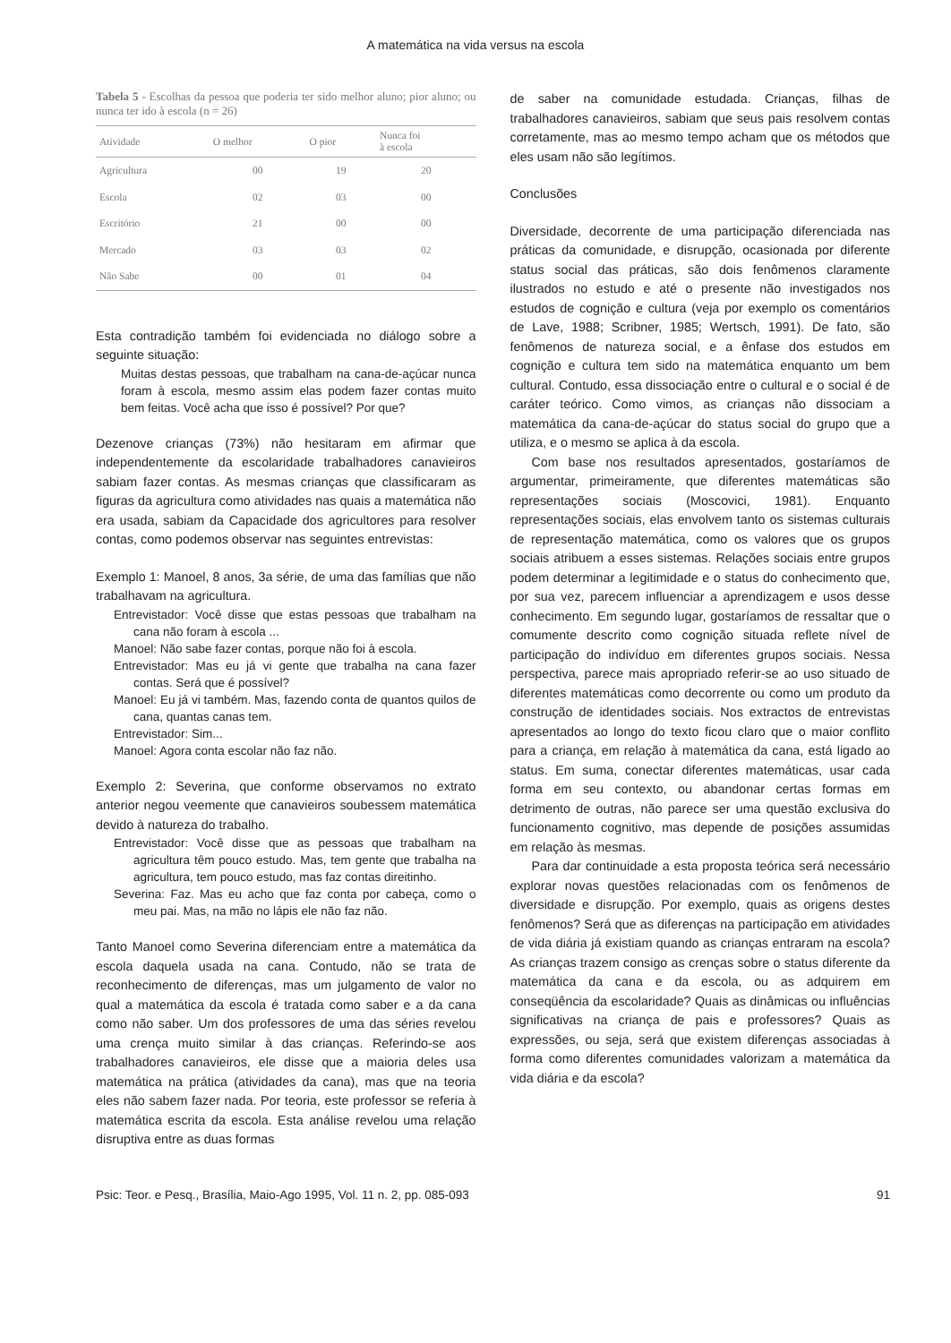A matemática na vida versus na escola
Tabela 5 - Escolhas da pessoa que poderia ter sido melhor aluno; pior aluno; ou nunca ter ido à escola (n = 26)
| Atividade | O melhor | O pior | Nunca foi à escola |
| --- | --- | --- | --- |
| Agricultura | 00 | 19 | 20 |
| Escola | 02 | 03 | 00 |
| Escritório | 21 | 00 | 00 |
| Mercado | 03 | 03 | 02 |
| Não Sabe | 00 | 01 | 04 |
Esta contradição também foi evidenciada no diálogo sobre a seguinte situação:
Muitas destas pessoas, que trabalham na cana-de-açúcar nunca foram à escola, mesmo assim elas podem fazer contas muito bem feitas. Você acha que isso é possível? Por que?
Dezenove crianças (73%) não hesitaram em afirmar que independentemente da escolaridade trabalhadores canavieiros sabiam fazer contas. As mesmas crianças que classificaram as figuras da agricultura como atividades nas quais a matemática não era usada, sabiam da Capacidade dos agricultores para resolver contas, como podemos observar nas seguintes entrevistas:
Exemplo 1: Manoel, 8 anos, 3a série, de uma das famílias que não trabalhavam na agricultura.
Entrevistador: Você disse que estas pessoas que trabalham na cana não foram à escola ...
Manoel: Não sabe fazer contas, porque não foi à escola.
Entrevistador: Mas eu já vi gente que trabalha na cana fazer contas. Será que é possível?
Manoel: Eu já vi também. Mas, fazendo conta de quantos quilos de cana, quantas canas tem.
Entrevistador: Sim...
Manoel: Agora conta escolar não faz não.
Exemplo 2: Severina, que conforme observamos no extrato anterior negou veemente que canavieiros soubessem matemática devido à natureza do trabalho.
Entrevistador: Você disse que as pessoas que trabalham na agricultura têm pouco estudo. Mas, tem gente que trabalha na agricultura, tem pouco estudo, mas faz contas direitinho.
Severina: Faz. Mas eu acho que faz conta por cabeça, como o meu pai. Mas, na mão no lápis ele não faz não.
Tanto Manoel como Severina diferenciam entre a matemática da escola daquela usada na cana. Contudo, não se trata de reconhecimento de diferenças, mas um julgamento de valor no qual a matemática da escola é tratada como saber e a da cana como não saber. Um dos professores de uma das séries revelou uma crença muito similar à das crianças. Referindo-se aos trabalhadores canavieiros, ele disse que a maioria deles usa matemática na prática (atividades da cana), mas que na teoria eles não sabem fazer nada. Por teoria, este professor se referia à matemática escrita da escola. Esta análise revelou uma relação disruptiva entre as duas formas
de saber na comunidade estudada. Crianças, filhas de trabalhadores canavieiros, sabiam que seus pais resolvem contas corretamente, mas ao mesmo tempo acham que os métodos que eles usam não são legítimos.
Conclusões
Diversidade, decorrente de uma participação diferenciada nas práticas da comunidade, e disrupção, ocasionada por diferente status social das práticas, são dois fenômenos claramente ilustrados no estudo e até o presente não investigados nos estudos de cognição e cultura (veja por exemplo os comentários de Lave, 1988; Scribner, 1985; Wertsch, 1991). De fato, são fenômenos de natureza social, e a ênfase dos estudos em cognição e cultura tem sido na matemática enquanto um bem cultural. Contudo, essa dissociação entre o cultural e o social é de caráter teórico. Como vimos, as crianças não dissociam a matemática da cana-de-açúcar do status social do grupo que a utiliza, e o mesmo se aplica à da escola.
Com base nos resultados apresentados, gostaríamos de argumentar, primeiramente, que diferentes matemáticas são representações sociais (Moscovici, 1981). Enquanto representações sociais, elas envolvem tanto os sistemas culturais de representação matemática, como os valores que os grupos sociais atribuem a esses sistemas. Relações sociais entre grupos podem determinar a legitimidade e o status do conhecimento que, por sua vez, parecem influenciar a aprendizagem e usos desse conhecimento. Em segundo lugar, gostaríamos de ressaltar que o comumente descrito como cognição situada reflete nível de participação do indivíduo em diferentes grupos sociais. Nessa perspectiva, parece mais apropriado referir-se ao uso situado de diferentes matemáticas como decorrente ou como um produto da construção de identidades sociais. Nos extractos de entrevistas apresentados ao longo do texto ficou claro que o maior conflito para a criança, em relação à matemática da cana, está ligado ao status. Em suma, conectar diferentes matemáticas, usar cada forma em seu contexto, ou abandonar certas formas em detrimento de outras, não parece ser uma questão exclusiva do funcionamento cognitivo, mas depende de posições assumidas em relação às mesmas.
Para dar continuidade a esta proposta teórica será necessário explorar novas questões relacionadas com os fenômenos de diversidade e disrupção. Por exemplo, quais as origens destes fenômenos? Será que as diferenças na participação em atividades de vida diária já existiam quando as crianças entraram na escola? As crianças trazem consigo as crenças sobre o status diferente da matemática da cana e da escola, ou as adquirem em conseqüência da escolaridade? Quais as dinâmicas ou influências significativas na criança de pais e professores? Quais as expressões, ou seja, será que existem diferenças associadas à forma como diferentes comunidades valorizam a matemática da vida diária e da escola?
Psic: Teor. e Pesq., Brasília, Maio-Ago 1995, Vol. 11 n. 2, pp. 085-093 91